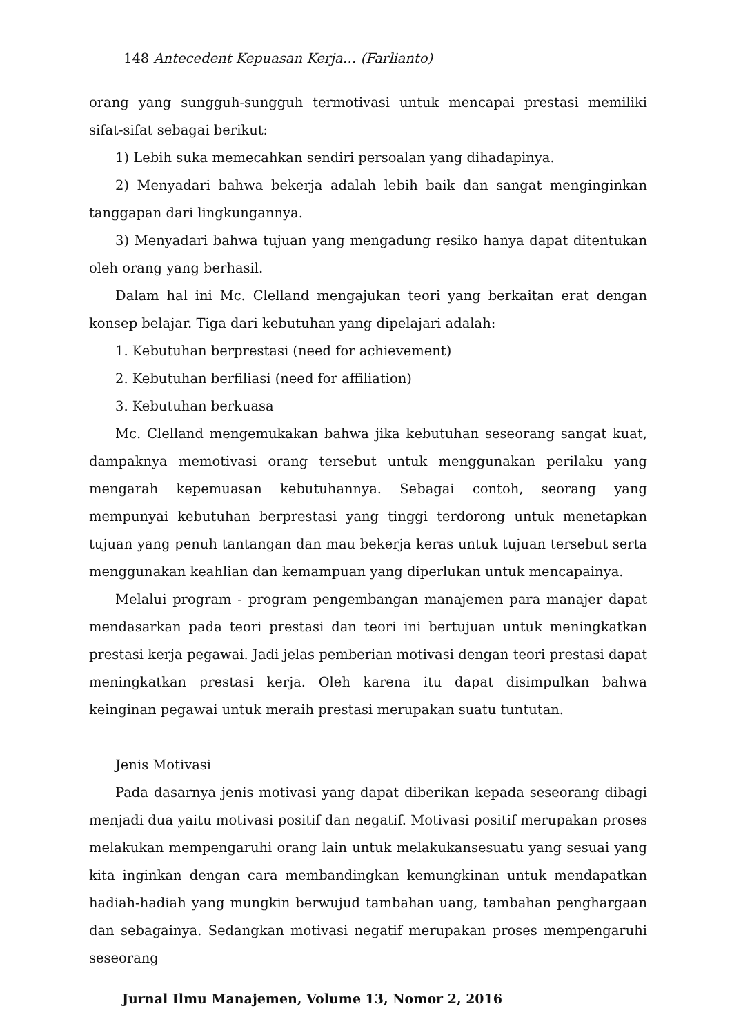148 Antecedent Kepuasan Kerja… (Farlianto)
orang yang sungguh-sungguh termotivasi untuk mencapai prestasi memiliki sifat-sifat sebagai berikut:
1) Lebih suka memecahkan sendiri persoalan yang dihadapinya.
2) Menyadari bahwa bekerja adalah lebih baik dan sangat menginginkan tanggapan dari lingkungannya.
3) Menyadari bahwa tujuan yang mengadung resiko hanya dapat ditentukan oleh orang yang berhasil.
Dalam hal ini Mc. Clelland mengajukan teori yang berkaitan erat dengan konsep belajar. Tiga dari kebutuhan yang dipelajari adalah:
1. Kebutuhan berprestasi (need for achievement)
2. Kebutuhan berfiliasi (need for affiliation)
3. Kebutuhan berkuasa
Mc. Clelland mengemukakan bahwa jika kebutuhan seseorang sangat kuat, dampaknya memotivasi orang tersebut untuk menggunakan perilaku yang mengarah kepemuasan kebutuhannya. Sebagai contoh, seorang yang mempunyai kebutuhan berprestasi yang tinggi terdorong untuk menetapkan tujuan yang penuh tantangan dan mau bekerja keras untuk tujuan tersebut serta menggunakan keahlian dan kemampuan yang diperlukan untuk mencapainya.
Melalui program - program pengembangan manajemen para manajer dapat mendasarkan pada teori prestasi dan teori ini bertujuan untuk meningkatkan prestasi kerja pegawai. Jadi jelas pemberian motivasi dengan teori prestasi dapat meningkatkan prestasi kerja. Oleh karena itu dapat disimpulkan bahwa keinginan pegawai untuk meraih prestasi merupakan suatu tuntutan.
Jenis Motivasi
Pada dasarnya jenis motivasi yang dapat diberikan kepada seseorang dibagi menjadi dua yaitu motivasi positif dan negatif. Motivasi positif merupakan proses melakukan mempengaruhi orang lain untuk melakukansesuatu yang sesuai yang kita inginkan dengan cara membandingkan kemungkinan untuk mendapatkan hadiah-hadiah yang mungkin berwujud tambahan uang, tambahan penghargaan dan sebagainya. Sedangkan motivasi negatif merupakan proses mempengaruhi seseorang
Jurnal Ilmu Manajemen, Volume 13, Nomor 2, 2016